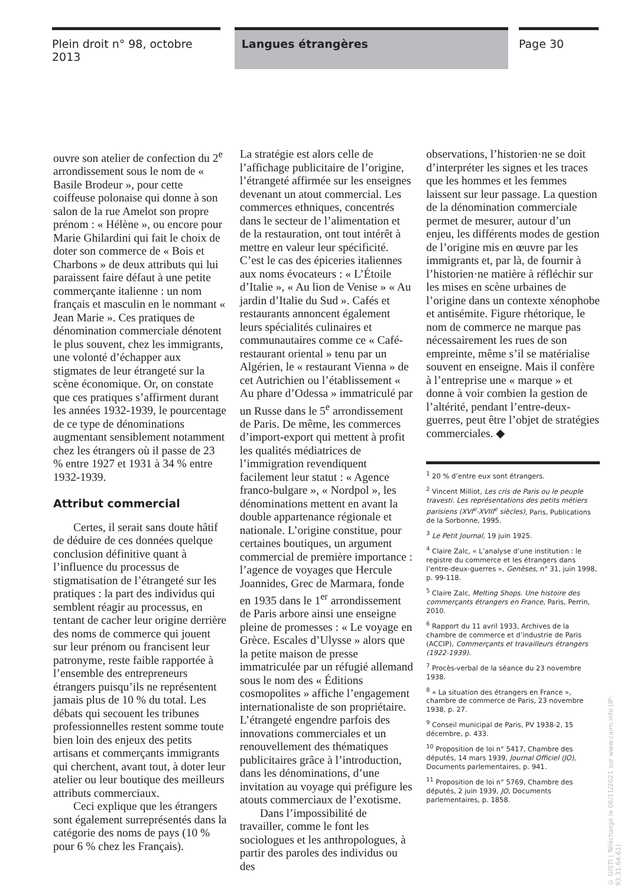Plein droit n° 98, octobre 2013
Langues étrangères
Page 30
ouvre son atelier de confection du 2<sup>e</sup> arrondissement sous le nom de « Basile Brodeur », pour cette coiffeuse polonaise qui donne à son salon de la rue Amelot son propre prénom : « Hélène », ou encore pour Marie Ghilardini qui fait le choix de doter son commerce de « Bois et Charbons » de deux attributs qui lui paraissent faire défaut à une petite commerçante italienne : un nom français et masculin en le nommant « Jean Marie ». Ces pratiques de dénomination commerciale dénotent le plus souvent, chez les immigrants, une volonté d’échapper aux stigmates de leur étrangeté sur la scène économique. Or, on constate que ces pratiques s’affirment durant les années 1932-1939, le pourcentage de ce type de dénominations augmentant sensiblement notamment chez les étrangers où il passe de 23 % entre 1927 et 1931 à 34 % entre 1932-1939.
Attribut commercial
Certes, il serait sans doute hâtif de déduire de ces données quelque conclusion définitive quant à l’influence du processus de stigmatisation de l’étrangeté sur les pratiques : la part des individus qui semblent réagir au processus, en tentant de cacher leur origine derrière des noms de commerce qui jouent sur leur prénom ou francisent leur patronyme, reste faible rapportée à l’ensemble des entrepreneurs étrangers puisqu’ils ne représentent jamais plus de 10 % du total. Les débats qui secouent les tribunes professionnelles restent somme toute bien loin des enjeux des petits artisans et commerçants immigrants qui cherchent, avant tout, à doter leur atelier ou leur boutique des meilleurs attributs commerciaux.
Ceci explique que les étrangers sont également surreprésentés dans la catégorie des noms de pays (10 % pour 6 % chez les Français).
La stratégie est alors celle de l’affichage publicitaire de l’origine, l’étrangeté affirmée sur les enseignes devenant un atout commercial. Les commerces ethniques, concentrés dans le secteur de l’alimentation et de la restauration, ont tout intérêt à mettre en valeur leur spécificité. C’est le cas des épiceries italiennes aux noms évocateurs : « L’Étoile d’Italie », « Au lion de Venise » « Au jardin d’Italie du Sud ». Cafés et restaurants annoncent également leurs spécialités culinaires et communautaires comme ce « Café-restaurant oriental » tenu par un Algérien, le « restaurant Vienna » de cet Autrichien ou l’établissement « Au phare d’Odessa » immatriculé par un Russe dans le 5<sup>e</sup> arrondissement de Paris. De même, les commerces d’import-export qui mettent à profit les qualités médiatrices de l’immigration revendiquent facilement leur statut : « Agence franco-bulgare », « Nordpol », les dénominations mettent en avant la double appartenance régionale et nationale. L’origine constitue, pour certaines boutiques, un argument commercial de première importance : l’agence de voyages que Hercule Joannides, Grec de Marmara, fonde en 1935 dans le 1<sup>er</sup> arrondissement de Paris arbore ainsi une enseigne pleine de promesses : « Le voyage en Grèce. Escales d’Ulysse » alors que la petite maison de presse immatriculée par un réfugié allemand sous le nom des « Éditions cosmopolites » affiche l’engagement internationaliste de son propriétaire. L’étrangeté engendre parfois des innovations commerciales et un renouvellement des thématiques publicitaires grâce à l’introduction, dans les dénominations, d’une invitation au voyage qui préfigure les atouts commerciaux de l’exotisme.
Dans l’impossibilité de travailler, comme le font les sociologues et les anthropologues, à partir des paroles des individus ou des
observations, l’historien·ne se doit d’interpréter les signes et les traces que les hommes et les femmes laissent sur leur passage. La question de la dénomination commerciale permet de mesurer, autour d’un enjeu, les différents modes de gestion de l’origine mis en œuvre par les immigrants et, par là, de fournir à l’historien·ne matière à réfléchir sur les mises en scène urbaines de l’origine dans un contexte xénophobe et antisémite. Figure rhétorique, le nom de commerce ne marque pas nécessairement les rues de son empreinte, même s’il se matérialise souvent en enseigne. Mais il confère à l’entreprise une « marque » et donne à voir combien la gestion de l’altérité, pendant l’entre-deux-guerres, peut être l’objet de stratégies commerciales. ◆
<sup>1</sup> 20 % d’entre eux sont étrangers.
<sup>2</sup> Vincent Milliot, Les cris de Paris ou le peuple travesti. Les représentations des petits métiers parisiens (XVI<sup>e</sup>-XVIII<sup>e</sup> siècles), Paris, Publications de la Sorbonne, 1995.
<sup>3</sup> Le Petit Journal, 19 juin 1925.
<sup>4</sup> Claire Zalc, « L’analyse d’une institution : le registre du commerce et les étrangers dans l’entre-deux-guerres », Genèses, n° 31, juin 1998, p. 99-118.
<sup>5</sup> Claire Zalc, Melting Shops. Une histoire des commerçants étrangers en France, Paris, Perrin, 2010.
<sup>6</sup> Rapport du 11 avril 1933, Archives de la chambre de commerce et d’industrie de Paris (ACCIP), Commerçants et travailleurs étrangers (1922-1939).
<sup>7</sup> Procès-verbal de la séance du 23 novembre 1938.
<sup>8</sup> « La situation des étrangers en France », chambre de commerce de Paris, 23 novembre 1938, p. 27.
<sup>9</sup> Conseil municipal de Paris, PV 1938-2, 15 décembre, p. 433.
<sup>10</sup> Proposition de loi n° 5417, Chambre des députés, 14 mars 1939, Journal Officiel (JO), Documents parlementaires, p. 941.
<sup>11</sup> Proposition de loi n° 5769, Chambre des députés, 2 juin 1939, JO, Documents parlementaires, p. 1858.
© GISTI | Téléchargé le 06/11/2021 sur www.cairn.info (IP: 93.31.64.61)